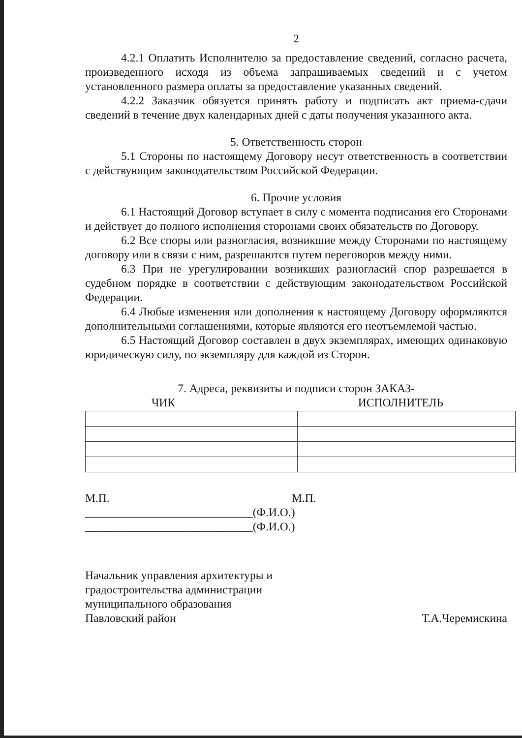2
4.2.1 Оплатить Исполнителю за предоставление сведений, согласно расчета, произведенного исходя из объема запрашиваемых сведений и с учетом установленного размера оплаты за предоставление указанных сведений.
4.2.2 Заказчик обязуется принять работу и подписать акт приема-сдачи сведений в течение двух календарных дней с даты получения указанного акта.
5. Ответственность сторон
5.1 Стороны по настоящему Договору несут ответственность в соответствии с действующим законодательством Российской Федерации.
6. Прочие условия
6.1 Настоящий Договор вступает в силу с момента подписания его Сторонами и действует до полного исполнения сторонами своих обязательств по Договору.
6.2 Все споры или разногласия, возникшие между Сторонами по настоящему договору или в связи с ним, разрешаются путем переговоров между ними.
6.3 При не урегулировании возникших разногласий спор разрешается в судебном порядке в соответствии с действующим законодательством Российской Федерации.
6.4 Любые изменения или дополнения к настоящему Договору оформляются дополнительными соглашениями, которые являются его неотъемлемой частью.
6.5 Настоящий Договор составлен в двух экземплярах, имеющих одинаковую юридическую силу, по экземпляру для каждой из Сторон.
7. Адреса, реквизиты и подписи сторон ЗАКАЗ-
ЧИК ИСПОЛНИТЕЛЬ
М.П. М.П.
_____________________________(Ф.И.О.) _____________________________(Ф.И.О.)
Начальник управления архитектуры и
градостроительства администрации
муниципального образования
Павловский район
Т.А.Черемискина